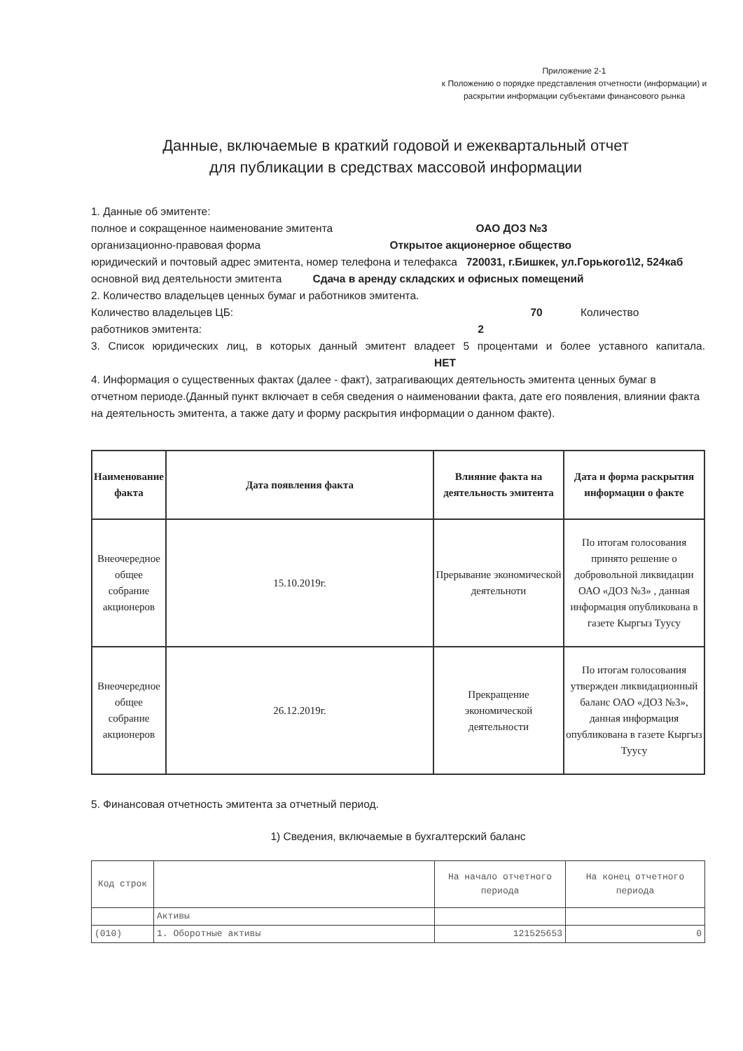Приложение 2-1
к Положению о порядке представления отчетности (информации) и раскрытии информации субъектами финансового рынка
Данные, включаемые в краткий годовой и ежеквартальный отчет
для публикации в средствах массовой информации
1. Данные об эмитенте:
полное и сокращенное наименование эмитента ОАО ДОЗ №3
организационно-правовая форма Открытое акционерное общество
юридический и почтовый адрес эмитента, номер телефона и телефакса 720031, г.Бишкек, ул.Горького1\2, 524каб
основной вид деятельности эмитента Сдача в аренду складских и офисных помещений
2. Количество владельцев ценных бумаг и работников эмитента.
Количество владельцев ЦБ: 70 Количество
работников эмитента: 2
3. Список юридических лиц, в которых данный эмитент владеет 5 процентами и более уставного капитала. НЕТ
4. Информация о существенных фактах (далее - факт), затрагивающих деятельность эмитента ценных бумаг в отчетном периоде.(Данный пункт включает в себя сведения о наименовании факта, дате его появления, влиянии факта на деятельность эмитента, а также дату и форму раскрытия информации о данном факте).
| Наименование факта | Дата появления факта | Влияние факта на деятельность эмитента | Дата и форма раскрытия информации о факте |
| --- | --- | --- | --- |
| Внеочередное общее собрание акционеров | 15.10.2019г. | Прерывание экономической деятельноти | По итогам голосования принято решение о добровольной ликвидации ОАО «ДОЗ №3» , данная информация опубликована в газете Кыргыз Туусу |
| Внеочередное общее собрание акционеров | 26.12.2019г. | Прекращение экономической деятельности | По итогам голосования утвержден ликвидационный баланс ОАО «ДОЗ №3», данная информация опубликована в газете Кыргыз Туусу |
5. Финансовая отчетность эмитента за отчетный период.
1) Сведения, включаемые в бухгалтерский баланс
| Код строк | | На начало отчетного периода | На конец отчетного периода |
| | Активы | | |
| (010) | 1. Оборотные активы | 121525653 | 0 |